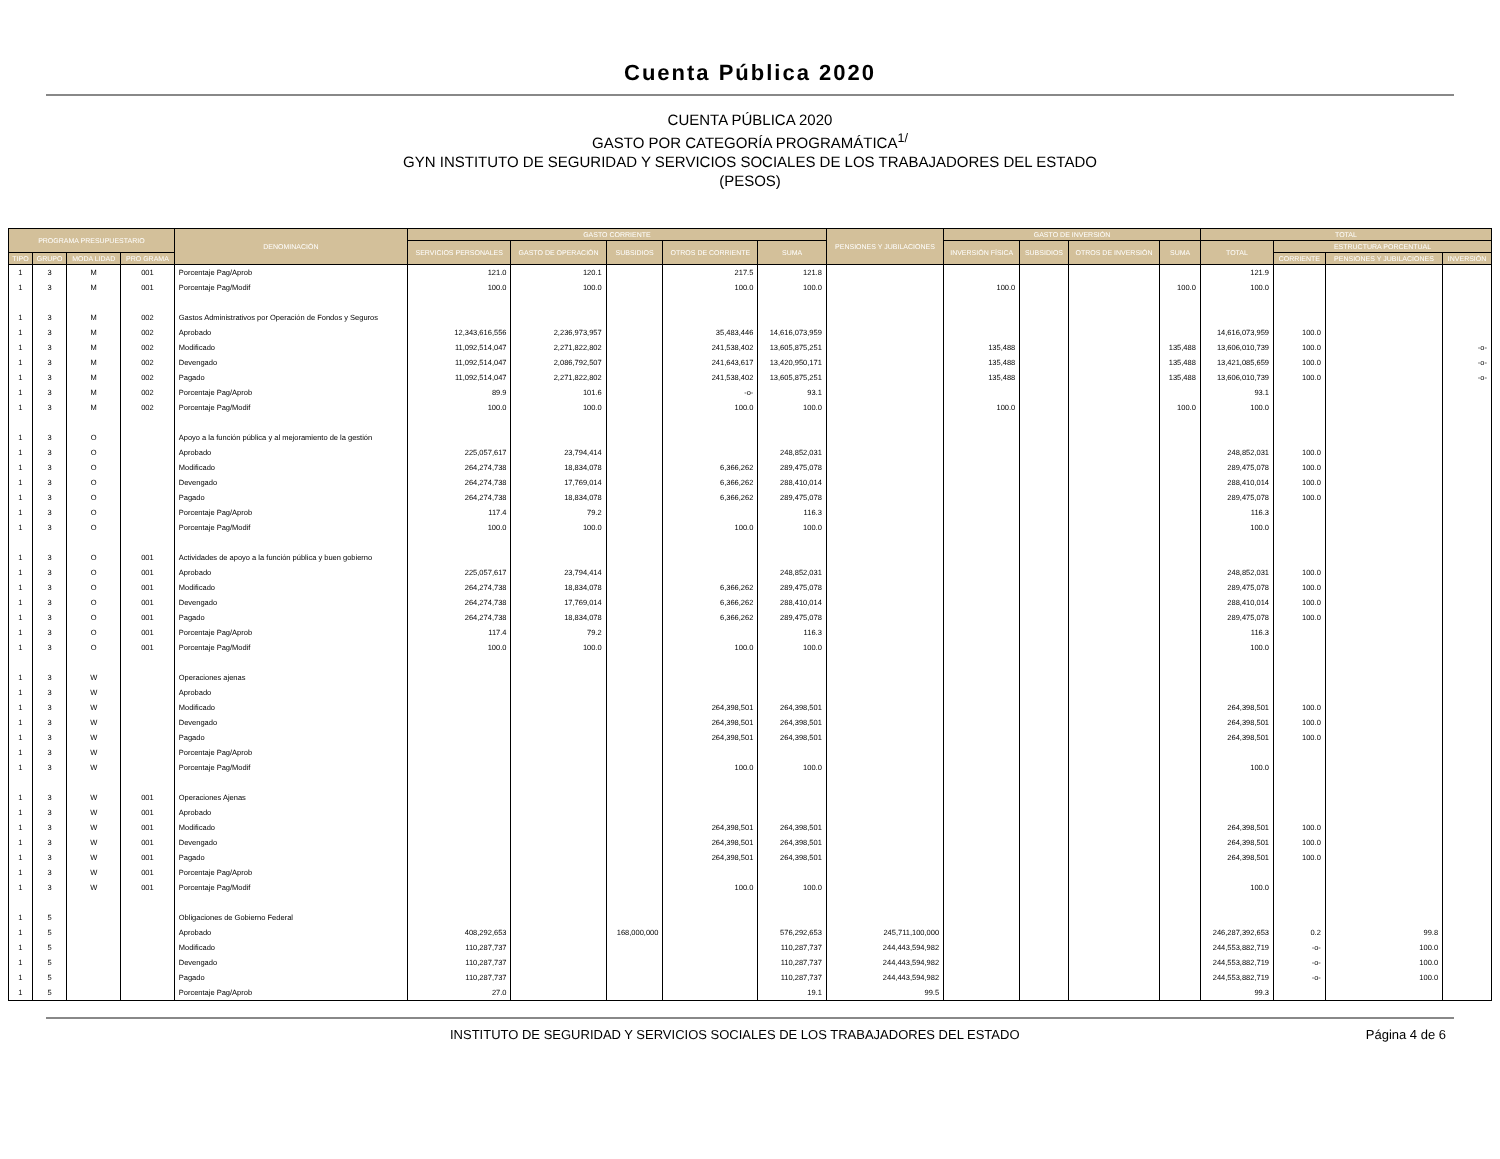Cuenta Pública 2020
CUENTA PÚBLICA 2020
GASTO POR CATEGORÍA PROGRAMÁTICA<sup>1/</sup>
GYN INSTITUTO DE SEGURIDAD Y SERVICIOS SOCIALES DE LOS TRABAJADORES DEL ESTADO
(PESOS)
| PROGRAMA PRESUPUESTARIO | | | | DENOMINACIÓN | GASTO CORRIENTE | | | | | PENSIONES Y JUBILACIONES | GASTO DE INVERSIÓN | | | | TOTAL | | | |
| --- | --- | --- | --- | --- | --- | --- | --- | --- | --- | --- | --- | --- | --- | --- | --- | --- | --- | --- |
| | | | | | SERVICIOS PERSONALES | GASTO DE OPERACIÓN | SUBSIDIOS | OTROS DE CORRIENTE | SUMA | | INVERSIÓN FÍSICA | SUBSIDIOS | OTROS DE INVERSIÓN | SUMA | TOTAL | ESTRUCTURA PORCENTUAL | | |
| TIPO | GRUPO | MODA LIDAD | PRO GRAMA | | | | | | | | | | | | | CORRIENTE | PENSIONES Y JUBILACIONES | INVERSIÓN |
| 1 | 3 | M | 001 | Porcentaje Pag/Aprob | 121.0 | 120.1 | | 217.5 | 121.8 | | | | | | 121.9 | | | |
| 1 | 3 | M | 001 | Porcentaje Pag/Modif | 100.0 | 100.0 | | 100.0 | 100.0 | | 100.0 | | | 100.0 | 100.0 | | | |
| 1 | 3 | M | 002 | Gastos Administrativos por Operación de Fondos y Seguros | | | | | | | | | | | | | | |
| 1 | 3 | M | 002 | Aprobado | 12,343,616,556 | 2,236,973,957 | | 35,483,446 | 14,616,073,959 | | | | | | 14,616,073,959 | 100.0 | | |
| 1 | 3 | M | 002 | Modificado | 11,092,514,047 | 2,271,822,802 | | 241,538,402 | 13,605,875,251 | | 135,488 | | | 135,488 | 13,606,010,739 | 100.0 | | -o- |
| 1 | 3 | M | 002 | Devengado | 11,092,514,047 | 2,086,792,507 | | 241,643,617 | 13,420,950,171 | | 135,488 | | | 135,488 | 13,421,085,659 | 100.0 | | -o- |
| 1 | 3 | M | 002 | Pagado | 11,092,514,047 | 2,271,822,802 | | 241,538,402 | 13,605,875,251 | | 135,488 | | | 135,488 | 13,606,010,739 | 100.0 | | -o- |
| 1 | 3 | M | 002 | Porcentaje Pag/Aprob | 89.9 | 101.6 | | -o- | 93.1 | | | | | | 93.1 | | | |
| 1 | 3 | M | 002 | Porcentaje Pag/Modif | 100.0 | 100.0 | | 100.0 | 100.0 | | 100.0 | | | 100.0 | 100.0 | | | |
| 1 | 3 | O | | Apoyo a la función pública y al mejoramiento de la gestión | | | | | | | | | | | | | | |
| 1 | 3 | O | | Aprobado | 225,057,617 | 23,794,414 | | | 248,852,031 | | | | | | 248,852,031 | 100.0 | | |
| 1 | 3 | O | | Modificado | 264,274,738 | 18,834,078 | | 6,366,262 | 289,475,078 | | | | | | 289,475,078 | 100.0 | | |
| 1 | 3 | O | | Devengado | 264,274,738 | 17,769,014 | | 6,366,262 | 288,410,014 | | | | | | 288,410,014 | 100.0 | | |
| 1 | 3 | O | | Pagado | 264,274,738 | 18,834,078 | | 6,366,262 | 289,475,078 | | | | | | 289,475,078 | 100.0 | | |
| 1 | 3 | O | | Porcentaje Pag/Aprob | 117.4 | 79.2 | | | 116.3 | | | | | | 116.3 | | | |
| 1 | 3 | O | | Porcentaje Pag/Modif | 100.0 | 100.0 | | 100.0 | 100.0 | | | | | | 100.0 | | | |
| 1 | 3 | O | 001 | Actividades de apoyo a la función pública y buen gobierno | | | | | | | | | | | | | | |
| 1 | 3 | O | 001 | Aprobado | 225,057,617 | 23,794,414 | | | 248,852,031 | | | | | | 248,852,031 | 100.0 | | |
| 1 | 3 | O | 001 | Modificado | 264,274,738 | 18,834,078 | | 6,366,262 | 289,475,078 | | | | | | 289,475,078 | 100.0 | | |
| 1 | 3 | O | 001 | Devengado | 264,274,738 | 17,769,014 | | 6,366,262 | 288,410,014 | | | | | | 288,410,014 | 100.0 | | |
| 1 | 3 | O | 001 | Pagado | 264,274,738 | 18,834,078 | | 6,366,262 | 289,475,078 | | | | | | 289,475,078 | 100.0 | | |
| 1 | 3 | O | 001 | Porcentaje Pag/Aprob | 117.4 | 79.2 | | | 116.3 | | | | | | 116.3 | | | |
| 1 | 3 | O | 001 | Porcentaje Pag/Modif | 100.0 | 100.0 | | 100.0 | 100.0 | | | | | | 100.0 | | | |
| 1 | 3 | W | | Operaciones ajenas | | | | | | | | | | | | | | |
| 1 | 3 | W | | Aprobado | | | | | | | | | | | | | | |
| 1 | 3 | W | | Modificado | | | | 264,398,501 | 264,398,501 | | | | | | 264,398,501 | 100.0 | | |
| 1 | 3 | W | | Devengado | | | | 264,398,501 | 264,398,501 | | | | | | 264,398,501 | 100.0 | | |
| 1 | 3 | W | | Pagado | | | | 264,398,501 | 264,398,501 | | | | | | 264,398,501 | 100.0 | | |
| 1 | 3 | W | | Porcentaje Pag/Aprob | | | | | | | | | | | | | | |
| 1 | 3 | W | | Porcentaje Pag/Modif | | | | 100.0 | 100.0 | | | | | | 100.0 | | | |
| 1 | 3 | W | 001 | Operaciones Ajenas | | | | | | | | | | | | | | |
| 1 | 3 | W | 001 | Aprobado | | | | | | | | | | | | | | |
| 1 | 3 | W | 001 | Modificado | | | | 264,398,501 | 264,398,501 | | | | | | 264,398,501 | 100.0 | | |
| 1 | 3 | W | 001 | Devengado | | | | 264,398,501 | 264,398,501 | | | | | | 264,398,501 | 100.0 | | |
| 1 | 3 | W | 001 | Pagado | | | | 264,398,501 | 264,398,501 | | | | | | 264,398,501 | 100.0 | | |
| 1 | 3 | W | 001 | Porcentaje Pag/Aprob | | | | | | | | | | | | | | |
| 1 | 3 | W | 001 | Porcentaje Pag/Modif | | | | 100.0 | 100.0 | | | | | | 100.0 | | | |
| 1 | 5 | | | Obligaciones de Gobierno Federal | | | | | | | | | | | | | | |
| 1 | 5 | | | Aprobado | 408,292,653 | | 168,000,000 | | 576,292,653 | 245,711,100,000 | | | | | 246,287,392,653 | 0.2 | 99.8 | |
| 1 | 5 | | | Modificado | 110,287,737 | | | | 110,287,737 | 244,443,594,982 | | | | | 244,553,882,719 | -o- | 100.0 | |
| 1 | 5 | | | Devengado | 110,287,737 | | | | 110,287,737 | 244,443,594,982 | | | | | 244,553,882,719 | -o- | 100.0 | |
| 1 | 5 | | | Pagado | 110,287,737 | | | | 110,287,737 | 244,443,594,982 | | | | | 244,553,882,719 | -o- | 100.0 | |
| 1 | 5 | | | Porcentaje Pag/Aprob | 27.0 | | | | 19.1 | 99.5 | | | | | 99.3 | | | |
INSTITUTO DE SEGURIDAD Y SERVICIOS SOCIALES DE LOS TRABAJADORES DEL ESTADO Página 4 de 6